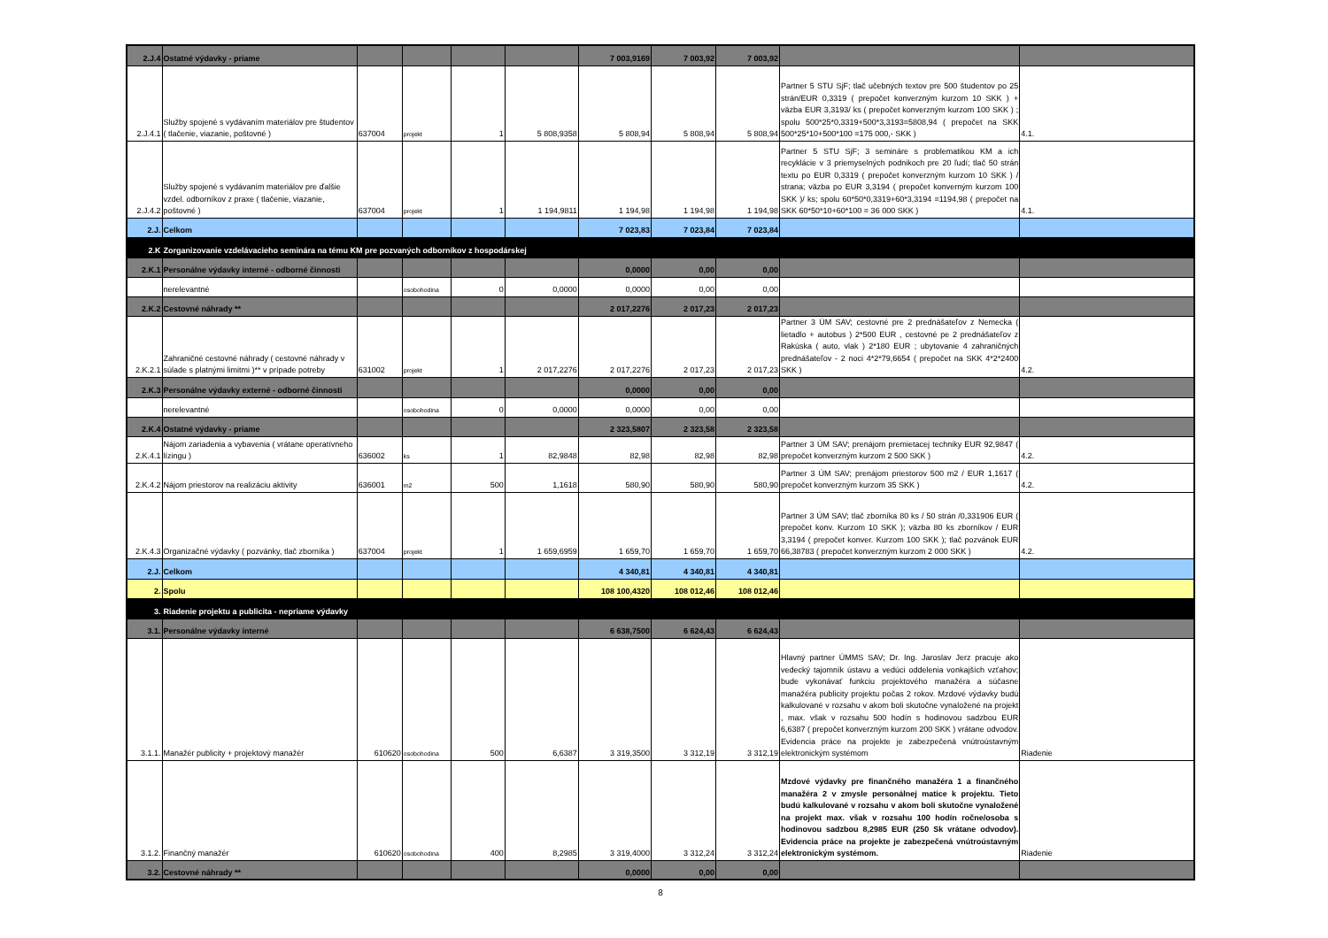| 2.J.4 | Ostatné výdavky - priame | | | | | 7 003,9169 | 7 003,92 | 7 003,92 | | |
| 2.J.4.1 | Služby spojené s vydávaním materiálov pre študentov ( tlačenie, viazanie, poštovné ) | 637004 | projekt | 1 | 5 808,9358 | 5 808,94 | 5 808,94 | 5 808,94 | Partner 5 STU SjF; tlač učebných textov pre 500 študentov po 25 strán/EUR 0,3319 ( prepočet konverzným kurzom 10 SKK ) + väzba EUR 3,3193/ ks ( prepočet konverzným kurzom 100 SKK ) ; spolu 500*25*0,3319+500*3,3193=5808,94 ( prepočet na SKK 500*25*10+500*100 =175 000,- SKK ) | 4.1. |
| 2.J.4.2 | Služby spojené s vydávaním materiálov pre ďalšie vzdel. odborníkov z praxe ( tlačenie, viazanie, poštovné ) | 637004 | projekt | 1 | 1 194,9811 | 1 194,98 | 1 194,98 | 1 194,98 | Partner 5 STU SjF; 3 semináre s problematikou KM a ich recyklácie v 3 priemyselných podnikoch pre 20 ľudí; tlač 50 strán textu po EUR 0,3319 ( prepočet konverzným kurzom 10 SKK ) / strana; väzba po EUR 3,3194 ( prepočet konverným kurzom 100 SKK )/ ks; spolu 60*50*0,3319+60*3,3194 =1194,98 ( prepočet na SKK 60*50*10+60*100 = 36 000 SKK ) | 4.1. |
| 2.J. | Celkom | | | | | 7 023,83 | 7 023,84 | 7 023,84 | | |
| 2.K | Zorganizovanie vzdelávacieho seminára na tému KM pre pozvaných odborníkov z hospodárskej | | | | | | | | | |
| 2.K.1 | Personálne výdavky interné - odborné činnosti | | | | | 0,0000 | 0,00 | 0,00 | | |
| | nerelevantné | | osobohodina | 0 | 0,0000 | 0,0000 | 0,00 | 0,00 | | |
| 2.K.2 | Cestovné náhrady ** | | | | | 2 017,2276 | 2 017,23 | 2 017,23 | | |
| 2.K.2.1 | Zahraničné cestovné náhrady ( cestovné náhrady v súlade s platnými limitmi )** v prípade potreby | 631002 | projekt | 1 | 2 017,2276 | 2 017,2276 | 2 017,23 | 2 017,23 | Partner 3 ÚM SAV; cestovné pre 2 prednášateľov z Nemecka ( lietadlo + autobus ) 2*500 EUR , cestovné pe 2 prednášateľov z Rakúska ( auto, vlak ) 2*180 EUR ; ubytovanie 4 zahraničných prednášateľov - 2 noci 4*2*79,6654 ( prepočet na SKK 4*2*2400 SKK ) | 4.2. |
| 2.K.3 | Personálne výdavky externé - odborné činnosti | | | | | 0,0000 | 0,00 | 0,00 | | |
| | nerelevantné | | osobohodina | 0 | 0,0000 | 0,0000 | 0,00 | 0,00 | | |
| 2.K.4 | Ostatné výdavky - priame | | | | | 2 323,5807 | 2 323,58 | 2 323,58 | | |
| 2.K.4.1 | Nájom zariadenia a vybavenia ( vrátane operatívneho lízingu ) | 636002 | ks | 1 | 82,9848 | 82,98 | 82,98 | 82,98 | Partner 3 ÚM SAV; prenájom premietacej techniky EUR 92,9847 ( prepočet konverzným kurzom 2 500 SKK ) | 4.2. |
| 2.K.4.2 | Nájom priestorov na realizáciu aktivity | 636001 | m2 | 500 | 1,1618 | 580,90 | 580,90 | 580,90 | Partner 3 ÚM SAV; prenájom priestorov 500 m2 / EUR 1,1617 ( prepočet konverzným kurzom 35 SKK ) | 4.2. |
| 2.K.4.3 | Organizačné výdavky ( pozvánky, tlač zborníka ) | 637004 | projekt | 1 | 1 659,6959 | 1 659,70 | 1 659,70 | 1 659,70 | Partner 3 ÚM SAV; tlač zborníka 80 ks / 50 strán /0,331906 EUR ( prepočet konv. Kurzom 10 SKK ); väzba 80 ks zborníkov / EUR 3,3194 ( prepočet konver. Kurzom 100 SKK ); tlač pozvánok EUR 66,38783 ( prepočet konverzným kurzom 2 000 SKK ) | 4.2. |
| 2.J. | Celkom | | | | | 4 340,81 | 4 340,81 | 4 340,81 | | |
| 2. | Spolu | | | | | 108 100,4320 | 108 012,46 | 108 012,46 | | |
| 3. | Riadenie projektu a publicita - nepriame výdavky | | | | | | | | | |
| 3.1. | Personálne výdavky interné | | | | | 6 638,7500 | 6 624,43 | 6 624,43 | | |
| 3.1.1. | Manažér publicity + projektový manažér | 610620 | osobohodina | 500 | 6,6387 | 3 319,3500 | 3 312,19 | 3 312,19 | Hlavný partner ÚMMS SAV; Dr. Ing. Jaroslav Jerz pracuje ako vedecký tajomník ústavu a vedúci oddelenia vonkajších vzťahov; bude vykonávať funkciu projektového manažéra a súčasne manažéra publicity projektu počas 2 rokov. Mzdové výdavky budú kalkulované v rozsahu v akom boli skutočne vynaložené na projekt , max. však v rozsahu 500 hodín s hodinovou sadzbou EUR 6,6387 ( prepočet konverzným kurzom 200 SKK ) vrátane odvodov. Evidencia práce na projekte je zabezpečená vnútroústavným elektronickým systémom | Riadenie |
| 3.1.2. | Finančný manažér | 610620 | osobohodina | 400 | 8,2985 | 3 319,4000 | 3 312,24 | 3 312,24 | Mzdové výdavky pre finančného manažéra 1 a finančného manažéra 2 v zmysle personálnej matice k projektu. Tieto budú kalkulované v rozsahu v akom boli skutočne vynaložené na projekt max. však v rozsahu 100 hodín ročne/osoba s hodinovou sadzbou 8,2985 EUR (250 Sk vrátane odvodov). Evidencia práce na projekte je zabezpečená vnútroústavným elektronickým systémom. | Riadenie |
| 3.2. | Cestovné náhrady ** | | | | | 0,0000 | 0,00 | 0,00 | | |
8